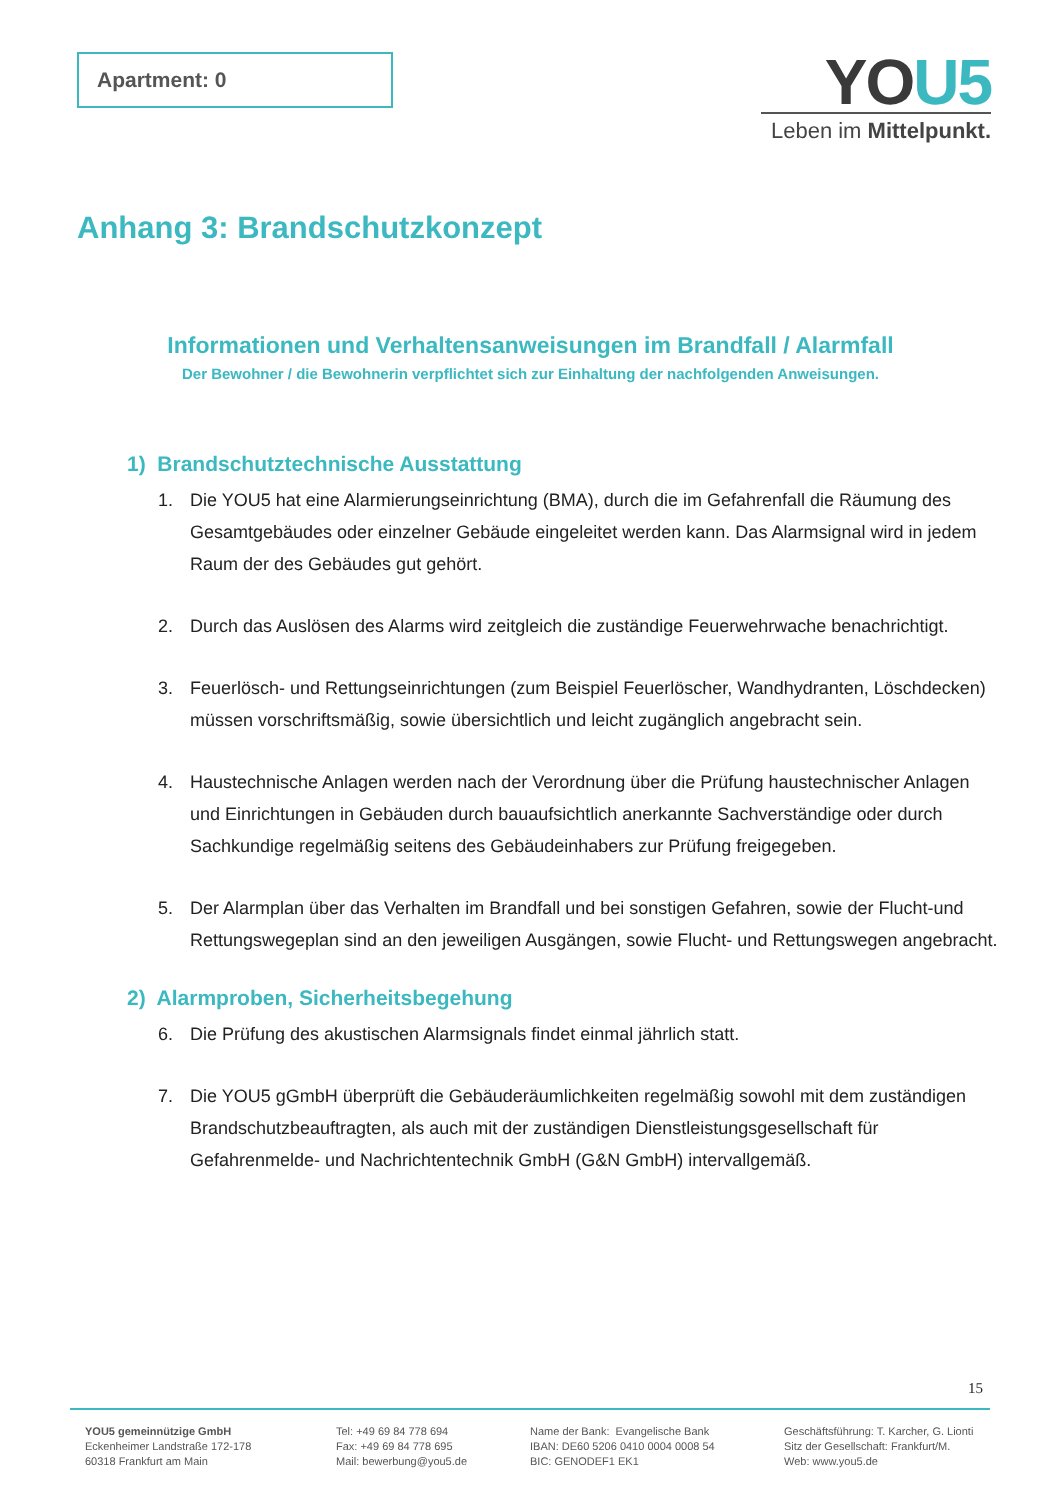Apartment: 0
YOU5
Leben im Mittelpunkt.
Anhang 3: Brandschutzkonzept
Informationen und Verhaltensanweisungen im Brandfall / Alarmfall
Der Bewohner / die Bewohnerin verpflichtet sich zur Einhaltung der nachfolgenden Anweisungen.
1) Brandschutztechnische Ausstattung
1. Die YOU5 hat eine Alarmierungseinrichtung (BMA), durch die im Gefahrenfall die Räumung des Gesamtgebäudes oder einzelner Gebäude eingeleitet werden kann. Das Alarmsignal wird in jedem Raum der des Gebäudes gut gehört.
2. Durch das Auslösen des Alarms wird zeitgleich die zuständige Feuerwehrwache benachrichtigt.
3. Feuerlösch- und Rettungseinrichtungen (zum Beispiel Feuerlöscher, Wandhydranten, Löschdecken) müssen vorschriftsmäßig, sowie übersichtlich und leicht zugänglich angebracht sein.
4. Haustechnische Anlagen werden nach der Verordnung über die Prüfung haustechnischer Anlagen und Einrichtungen in Gebäuden durch bauaufsichtlich anerkannte Sachverständige oder durch Sachkundige regelmäßig seitens des Gebäudeinhabers zur Prüfung freigegeben.
5. Der Alarmplan über das Verhalten im Brandfall und bei sonstigen Gefahren, sowie der Flucht-und Rettungswegeplan sind an den jeweiligen Ausgängen, sowie Flucht- und Rettungswegen angebracht.
2) Alarmproben, Sicherheitsbegehung
6. Die Prüfung des akustischen Alarmsignals findet einmal jährlich statt.
7. Die YOU5 gGmbH überprüft die Gebäuderäumlichkeiten regelmäßig sowohl mit dem zuständigen Brandschutzbeauftragten, als auch mit der zuständigen Dienstleistungsgesellschaft für Gefahrenmelde- und Nachrichtentechnik GmbH (G&N GmbH) intervallgemäß.
15
YOU5 gemeinnützige GmbH
Eckenheimer Landstraße 172-178
60318 Frankfurt am Main
Tel: +49 69 84 778 694
Fax: +49 69 84 778 695
Mail: bewerbung@you5.de
Name der Bank: Evangelische Bank
IBAN: DE60 5206 0410 0004 0008 54
BIC: GENODEF1 EK1
Geschäftsführung: T. Karcher, G. Lionti
Sitz der Gesellschaft: Frankfurt/M.
Web: www.you5.de